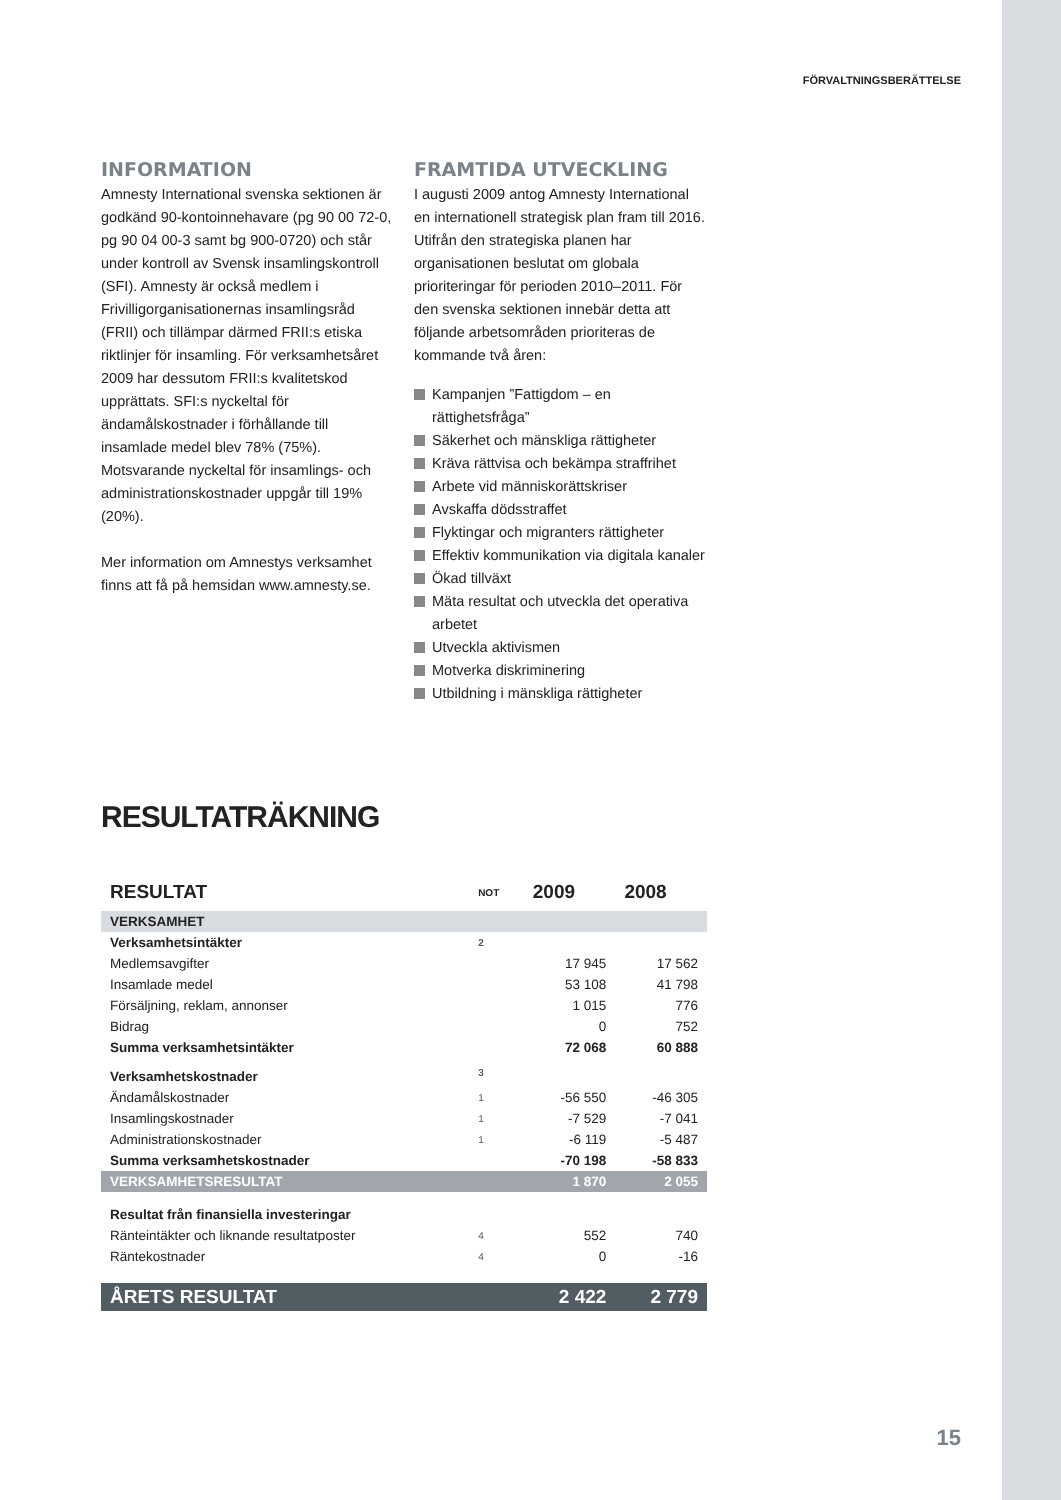FÖRVALTNINGSBERÄTTELSE
INFORMATION
Amnesty International svenska sektionen är godkänd 90-kontoinnehavare (pg 90 00 72-0, pg 90 04 00-3 samt bg 900-0720) och står under kontroll av Svensk insamlingskontroll (SFI). Amnesty är också medlem i Frivilligorganisationernas insamlingsråd (FRII) och tillämpar därmed FRII:s etiska riktlinjer för insamling. För verksamhetsåret 2009 har dessutom FRII:s kvalitetskod upprättats. SFI:s nyckeltal för ändamålskostnader i förhållande till insamlade medel blev 78% (75%). Motsvarande nyckeltal för insamlings- och administrationskostnader uppgår till 19% (20%).
Mer information om Amnestys verksamhet finns att få på hemsidan www.amnesty.se.
FRAMTIDA UTVECKLING
I augusti 2009 antog Amnesty International en internationell strategisk plan fram till 2016. Utifrån den strategiska planen har organisationen beslutat om globala prioriteringar för perioden 2010–2011. För den svenska sektionen innebär detta att följande arbetsområden prioriteras de kommande två åren:
Kampanjen ”Fattigdom – en rättighetsfråga”
Säkerhet och mänskliga rättigheter
Kräva rättvisa och bekämpa straffrihet
Arbete vid människorättskriser
Avskaffa dödsstraffet
Flyktingar och migranters rättigheter
Effektiv kommunikation via digitala kanaler
Ökad tillväxt
Mäta resultat och utveckla det operativa arbetet
Utveckla aktivismen
Motverka diskriminering
Utbildning i mänskliga rättigheter
RESULTATRÄKNING
| RESULTAT | NOT | 2009 | 2008 |
| --- | --- | --- | --- |
| VERKSAMHET | | | |
| Verksamhetsintäkter | 2 | | |
| Medlemsavgifter | | 17 945 | 17 562 |
| Insamlade medel | | 53 108 | 41 798 |
| Försäljning, reklam, annonser | | 1 015 | 776 |
| Bidrag | | 0 | 752 |
| Summa verksamhetsintäkter | | 72 068 | 60 888 |
| Verksamhetskostnader | 3 | | |
| Ändamålskostnader | 1 | -56 550 | -46 305 |
| Insamlingskostnader | 1 | -7 529 | -7 041 |
| Administrationskostnader | 1 | -6 119 | -5 487 |
| Summa verksamhetskostnader | | -70 198 | -58 833 |
| VERKSAMHETSRESULTAT | | 1 870 | 2 055 |
| Resultat från finansiella investeringar | | | |
| Ränteintäkter och liknande resultatposter | 4 | 552 | 740 |
| Räntekostnader | 4 | 0 | -16 |
| ÅRETS RESULTAT | | 2 422 | 2 779 |
15